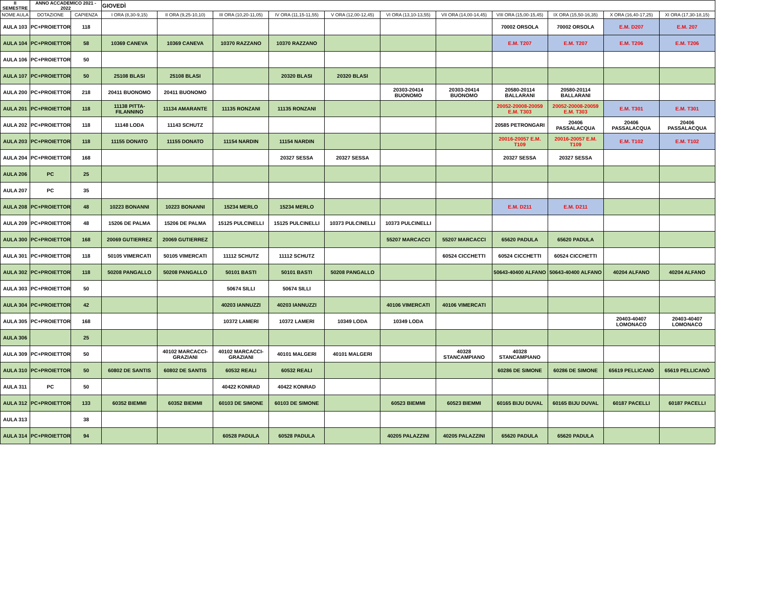| II SEMESTRE | ANNO ACCADEMICO 2021 - 2022 | | GIOVEDÌ | | | | | | | | | | |
| --- | --- | --- | --- | --- | --- | --- | --- | --- | --- | --- | --- | --- | --- |
| NOME AULA | DOTAZIONE | CAPIENZA | I ORA (8,30-9,15) | II ORA (9,25-10,10) | III ORA (10,20-11,05) | IV ORA (11,15-11,55) | V ORA (12,00-12,45) | VI ORA (13,10-13,55) | VII ORA (14,00-14,45) | VIII ORA (15,00-15,45) | IX ORA (15,50-16,35) | X ORA (16,40-17,25) | XI ORA (17,30-18,15) |
| AULA 103 | PC+PROIETTORE | 118 | | | | | | | | 70002 ORSOLA | 70002 ORSOLA | E.M. D207 | E.M. 207 |
| AULA 104 | PC+PROIETTORE | 58 | 10369 CANEVA | 10369 CANEVA | 10370 RAZZANO | 10370 RAZZANO | | | | E.M. T207 | E.M. T207 | E.M. T206 | E.M. T206 |
| AULA 106 | PC+PROIETTORE | 50 | | | | | | | | | | | |
| AULA 107 | PC+PROIETTORE | 50 | 25108 BLASI | 25108 BLASI | | 20320 BLASI | 20320 BLASI | | | | | | |
| AULA 200 | PC+PROIETTORE | 218 | 20411 BUONOMO | 20411 BUONOMO | | | | 20303-20414 BUONOMO | 20303-20414 BUONOMO | 20580-20114 BALLARANI | 20580-20114 BALLARANI | | |
| AULA 201 | PC+PROIETTORE | 118 | 11138 PITTA-FILANNINO | 11134 AMARANTE | 11135 RONZANI | 11135 RONZANI | | | | 20052-20008-20059 E.M. T303 | 20052-20008-20059 E.M. T303 | E.M. T301 | E.M. T301 |
| AULA 202 | PC+PROIETTORE | 118 | 11148 LODA | 11143 SCHUTZ | | | | | | 20585 PETRONGARI | 20406 PASSALACQUA | 20406 PASSALACQUA | 20406 PASSALACQUA |
| AULA 203 | PC+PROIETTORE | 118 | 11155 DONATO | 11155 DONATO | 11154 NARDIN | 11154 NARDIN | | | | 20016-20057 E.M. T109 | 20016-20057 E.M. T109 | E.M. T102 | E.M. T102 |
| AULA 204 | PC+PROIETTORE | 168 | | | | 20327 SESSA | 20327 SESSA | | | 20327 SESSA | 20327 SESSA | | |
| AULA 206 | PC | 25 | | | | | | | | | | | |
| AULA 207 | PC | 35 | | | | | | | | | | | |
| AULA 208 | PC+PROIETTORE | 48 | 10223 BONANNI | 10223 BONANNI | 15234 MERLO | 15234 MERLO | | | | E.M. D211 | E.M. D211 | | |
| AULA 209 | PC+PROIETTORE | 48 | 15206 DE PALMA | 15206 DE PALMA | 15125 PULCINELLI | 15125 PULCINELLI | 10373 PULCINELLI | 10373 PULCINELLI | | | | | |
| AULA 300 | PC+PROIETTORE | 168 | 20069 GUTIERREZ | 20069 GUTIERREZ | | | | 55207 MARCACCI | 55207 MARCACCI | 65620 PADULA | 65620 PADULA | | |
| AULA 301 | PC+PROIETTORE | 118 | 50105 VIMERCATI | 50105 VIMERCATI | 11112 SCHUTZ | 11112 SCHUTZ | | | 60524 CICCHETTI | 60524 CICCHETTI | 60524 CICCHETTI | | |
| AULA 302 | PC+PROIETTORE | 118 | 50208 PANGALLO | 50208 PANGALLO | 50101 BASTI | 50101 BASTI | 50208 PANGALLO | | | 50643-40400 ALFANO | 50643-40400 ALFANO | 40204 ALFANO | 40204 ALFANO |
| AULA 303 | PC+PROIETTORE | 50 | | | 50674 SILLI | 50674 SILLI | | | | | | | |
| AULA 304 | PC+PROIETTORE | 42 | | | 40203 IANNUZZI | 40203 IANNUZZI | | 40106 VIMERCATI | 40106 VIMERCATI | | | | |
| AULA 305 | PC+PROIETTORE | 168 | | | 10372 LAMERI | 10372 LAMERI | 10349 LODA | 10349 LODA | | | | 20403-40407 LOMONACO | 20403-40407 LOMONACO |
| AULA 306 | | 25 | | | | | | | | | | | |
| AULA 309 | PC+PROIETTORE | 50 | | 40102 MARCACCI-GRAZIANI | 40102 MARCACCI-GRAZIANI | 40101 MALGERI | 40101 MALGERI | | 40328 STANCAMPIANO | 40328 STANCAMPIANO | | | |
| AULA 310 | PC+PROIETTORE | 50 | 60802 DE SANTIS | 60802 DE SANTIS | 60532 REALI | 60532 REALI | | | | 60286 DE SIMONE | 60286 DE SIMONE | 65619 PELLICANÒ | 65619 PELLICANÒ |
| AULA 311 | PC | 50 | | | 40422 KONRAD | 40422 KONRAD | | | | | | | |
| AULA 312 | PC+PROIETTORE | 133 | 60352 BIEMMI | 60352 BIEMMI | 60103 DE SIMONE | 60103 DE SIMONE | | 60523 BIEMMI | 60523 BIEMMI | 60165 BIJU DUVAL | 60165 BIJU DUVAL | 60187 PACELLI | 60187 PACELLI |
| AULA 313 | | 38 | | | | | | | | | | | |
| AULA 314 | PC+PROIETTORE | 94 | | | 60528 PADULA | 60528 PADULA | | 40205 PALAZZINI | 40205 PALAZZINI | 65620 PADULA | 65620 PADULA | | |